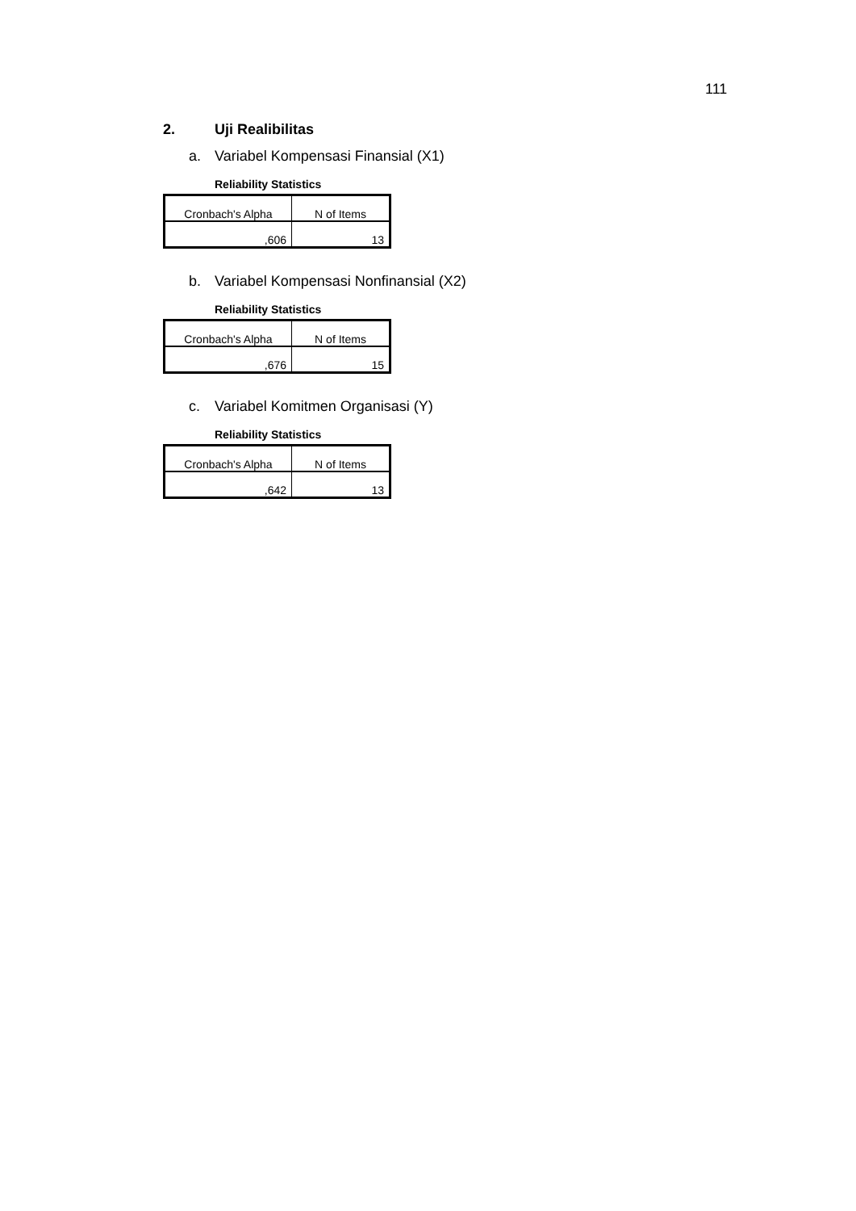111
2. Uji Realibilitas
a. Variabel Kompensasi Finansial (X1)
Reliability Statistics
| Cronbach's Alpha | N of Items |
| ,606 | 13 |
b. Variabel Kompensasi Nonfinansial (X2)
Reliability Statistics
| Cronbach's Alpha | N of Items |
| ,676 | 15 |
c. Variabel Komitmen Organisasi (Y)
Reliability Statistics
| Cronbach's Alpha | N of Items |
| ,642 | 13 |